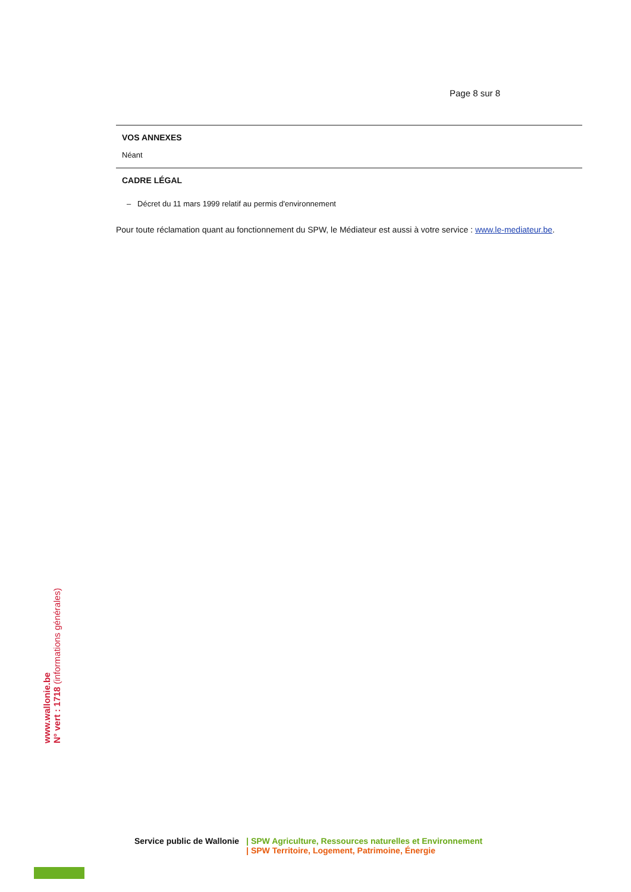Page 8 sur 8
VOS ANNEXES
Néant
CADRE LÉGAL
– Décret du 11 mars 1999 relatif au permis d'environnement
Pour toute réclamation quant au fonctionnement du SPW, le Médiateur est aussi à votre service : www.le-mediateur.be.
www.wallonie.be
N° vert : 1718 (informations générales)
Service public de Wallonie | SPW Agriculture, Ressources naturelles et Environnement
| SPW Territoire, Logement, Patrimoine, Énergie